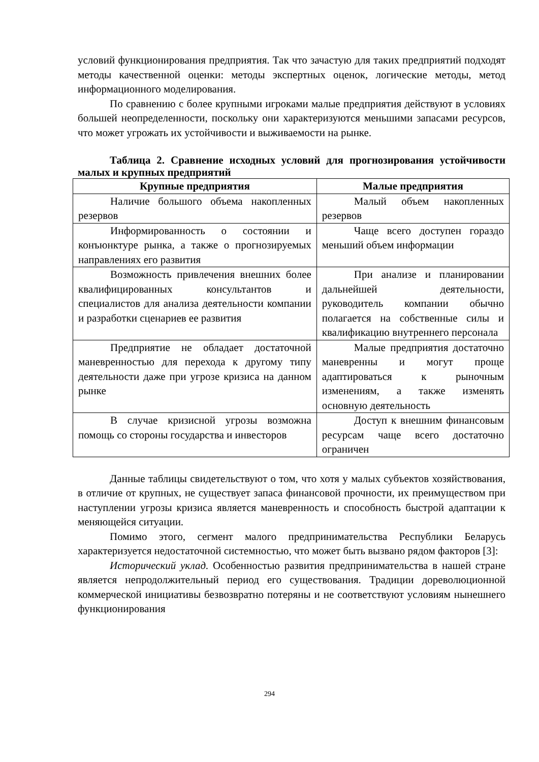условий функционирования предприятия. Так что зачастую для таких предприятий подходят методы качественной оценки: методы экспертных оценок, логические методы, метод информационного моделирования.
По сравнению с более крупными игроками малые предприятия действуют в условиях большей неопределенности, поскольку они характеризуются меньшими запасами ресурсов, что может угрожать их устойчивости и выживаемости на рынке.
Таблица 2. Сравнение исходных условий для прогнозирования устойчивости малых и крупных предприятий
| Крупные предприятия | Малые предприятия |
| --- | --- |
| Наличие большого объема накопленных резервов | Малый объем накопленных резервов |
| Информированность о состоянии и конъюнктуре рынка, а также о прогнозируемых направлениях его развития | Чаще всего доступен гораздо меньший объем информации |
| Возможность привлечения внешних более квалифицированных консультантов и специалистов для анализа деятельности компании и разработки сценариев ее развития | При анализе и планировании дальнейшей деятельности, руководитель компании обычно полагается на собственные силы и квалификацию внутреннего персонала |
| Предприятие не обладает достаточной маневренностью для перехода к другому типу деятельности даже при угрозе кризиса на данном рынке | Малые предприятия достаточно маневренны и могут проще адаптироваться к рыночным изменениям, а также изменять основную деятельность |
| В случае кризисной угрозы возможна помощь со стороны государства и инвесторов | Доступ к внешним финансовым ресурсам чаще всего достаточно ограничен |
Данные таблицы свидетельствуют о том, что хотя у малых субъектов хозяйствования, в отличие от крупных, не существует запаса финансовой прочности, их преимуществом при наступлении угрозы кризиса является маневренность и способность быстрой адаптации к меняющейся ситуации.
Помимо этого, сегмент малого предпринимательства Республики Беларусь характеризуется недостаточной системностью, что может быть вызвано рядом факторов [3]:
Исторический уклад. Особенностью развития предпринимательства в нашей стране является непродолжительный период его существования. Традиции дореволюционной коммерческой инициативы безвозвратно потеряны и не соответствуют условиям нынешнего функционирования
294